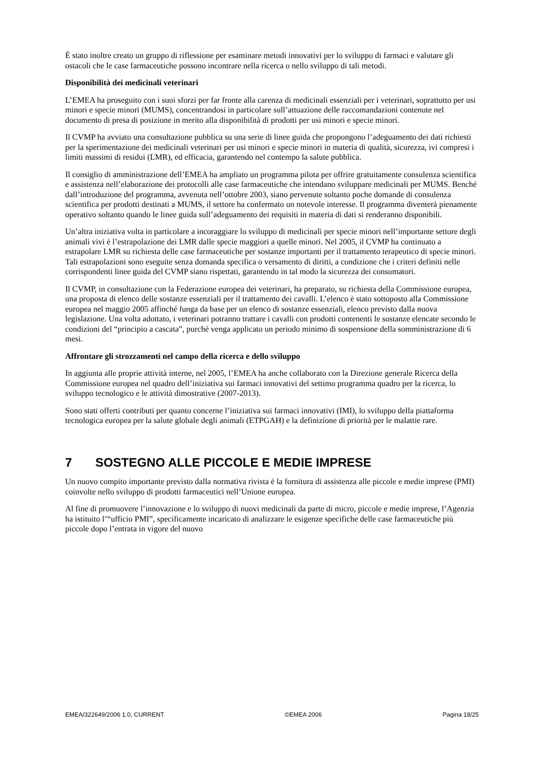È stato inoltre creato un gruppo di riflessione per esaminare metodi innovativi per lo sviluppo di farmaci e valutare gli ostacoli che le case farmaceutiche possono incontrare nella ricerca o nello sviluppo di tali metodi.
Disponibilità dei medicinali veterinari
L’EMEA ha proseguito con i suoi sforzi per far fronte alla carenza di medicinali essenziali per i veterinari, soprattutto per usi minori e specie minori (MUMS), concentrandosi in particolare sull’attuazione delle raccomandazioni contenute nel documento di presa di posizione in merito alla disponibilità di prodotti per usi minori e specie minori.
Il CVMP ha avviato una consultazione pubblica su una serie di linee guida che propongono l’adeguamento dei dati richiesti per la sperimentazione dei medicinali veterinari per usi minori e specie minori in materia di qualità, sicurezza, ivi compresi i limiti massimi di residui (LMR), ed efficacia, garantendo nel contempo la salute pubblica.
Il consiglio di amministrazione dell’EMEA ha ampliato un programma pilota per offrire gratuitamente consulenza scientifica e assistenza nell’elaborazione dei protocolli alle case farmaceutiche che intendano sviluppare medicinali per MUMS. Benché dall’introduzione del programma, avvenuta nell’ottobre 2003, siano pervenute soltanto poche domande di consulenza scientifica per prodotti destinati a MUMS, il settore ha confermato un notevole interesse. Il programma diventerà pienamente operativo soltanto quando le linee guida sull’adeguamento dei requisiti in materia di dati si renderanno disponibili.
Un’altra iniziativa volta in particolare a incoraggiare lo sviluppo di medicinali per specie minori nell’importante settore degli animali vivi è l’estrapolazione dei LMR dalle specie maggiori a quelle minori. Nel 2005, il CVMP ha continuato a estrapolare LMR su richiesta delle case farmaceutiche per sostanze importanti per il trattamento terapeutico di specie minori. Tali estrapolazioni sono eseguite senza domanda specifica o versamento di diritti, a condizione che i criteri definiti nelle corrispondenti linee guida del CVMP siano rispettati, garantendo in tal modo la sicurezza dei consumatori.
Il CVMP, in consultazione con la Federazione europea dei veterinari, ha preparato, su richiesta della Commissione europea, una proposta di elenco delle sostanze essenziali per il trattamento dei cavalli. L’elenco è stato sottoposto alla Commissione europea nel maggio 2005 affinché funga da base per un elenco di sostanze essenziali, elenco previsto dalla nuova legislazione. Una volta adottato, i veterinari potranno trattare i cavalli con prodotti contenenti le sostanze elencate secondo le condizioni del “principio a cascata”, purché venga applicato un periodo minimo di sospensione della somministrazione di 6 mesi.
Affrontare gli strozzamenti nel campo della ricerca e dello sviluppo
In aggiunta alle proprie attività interne, nel 2005, l’EMEA ha anche collaborato con la Direzione generale Ricerca della Commissione europea nel quadro dell’iniziativa sui farmaci innovativi del settimo programma quadro per la ricerca, lo sviluppo tecnologico e le attività dimostrative (2007-2013).
Sono stati offerti contributi per quanto concerne l’iniziativa sui farmaci innovativi (IMI), lo sviluppo della piattaforma tecnologica europea per la salute globale degli animali (ETPGAH) e la definizione di priorità per le malattie rare.
7 SOSTEGNO ALLE PICCOLE E MEDIE IMPRESE
Un nuovo compito importante previsto dalla normativa rivista è la fornitura di assistenza alle piccole e medie imprese (PMI) coinvolte nello sviluppo di prodotti farmaceutici nell’Unione europea.
Al fine di promuovere l’innovazione e lo sviluppo di nuovi medicinali da parte di micro, piccole e medie imprese, l’Agenzia ha istituito l’“ufficio PMI”, specificamente incaricato di analizzare le esigenze specifiche delle case farmaceutiche più piccole dopo l’entrata in vigore del nuovo
EMEA/322649/2006 1.0, CURRENT ©EMEA 2006 Pagina 18/25